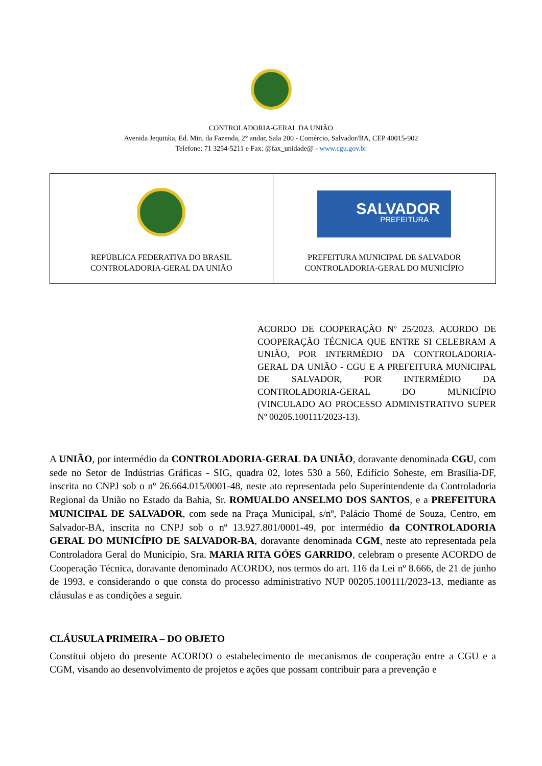CONTROLADORIA-GERAL DA UNIÃO
Avenida Jequitáia, Ed. Min. da Fazenda, 2° andar, Sala 200 - Comércio, Salvador/BA, CEP 40015-902
Telefone: 71 3254-5211 e Fax: @fax_unidade@ - www.cgu.gov.br
| REPÚBLICA FEDERATIVA DO BRASIL CONTROLADORIA-GERAL DA UNIÃO | SALVADOR PREFEITURA PREFEITURA MUNICIPAL DE SALVADOR CONTROLADORIA-GERAL DO MUNICÍPIO |
ACORDO DE COOPERAÇÃO Nº 25/2023. ACORDO DE COOPERAÇÃO TÉCNICA QUE ENTRE SI CELEBRAM A UNIÃO, POR INTERMÉDIO DA CONTROLADORIA-GERAL DA UNIÃO - CGU E A PREFEITURA MUNICIPAL DE SALVADOR, POR INTERMÉDIO DA CONTROLADORIA-GERAL DO MUNICÍPIO (VINCULADO AO PROCESSO ADMINISTRATIVO SUPER Nº 00205.100111/2023-13).
A UNIÃO, por intermédio da CONTROLADORIA-GERAL DA UNIÃO, doravante denominada CGU, com sede no Setor de Indústrias Gráficas - SIG, quadra 02, lotes 530 a 560, Edifício Soheste, em Brasília-DF, inscrita no CNPJ sob o nº 26.664.015/0001-48, neste ato representada pelo Superintendente da Controladoria Regional da União no Estado da Bahia, Sr. ROMUALDO ANSELMO DOS SANTOS, e a PREFEITURA MUNICIPAL DE SALVADOR, com sede na Praça Municipal, s/nº, Palácio Thomé de Souza, Centro, em Salvador-BA, inscrita no CNPJ sob o nº 13.927.801/0001-49, por intermédio da CONTROLADORIA GERAL DO MUNICÍPIO DE SALVADOR-BA, doravante denominada CGM, neste ato representada pela Controladora Geral do Município, Sra. MARIA RITA GÓES GARRIDO, celebram o presente ACORDO de Cooperação Técnica, doravante denominado ACORDO, nos termos do art. 116 da Lei nº 8.666, de 21 de junho de 1993, e considerando o que consta do processo administrativo NUP 00205.100111/2023-13, mediante as cláusulas e as condições a seguir.
CLÁUSULA PRIMEIRA – DO OBJETO
Constitui objeto do presente ACORDO o estabelecimento de mecanismos de cooperação entre a CGU e a CGM, visando ao desenvolvimento de projetos e ações que possam contribuir para a prevenção e